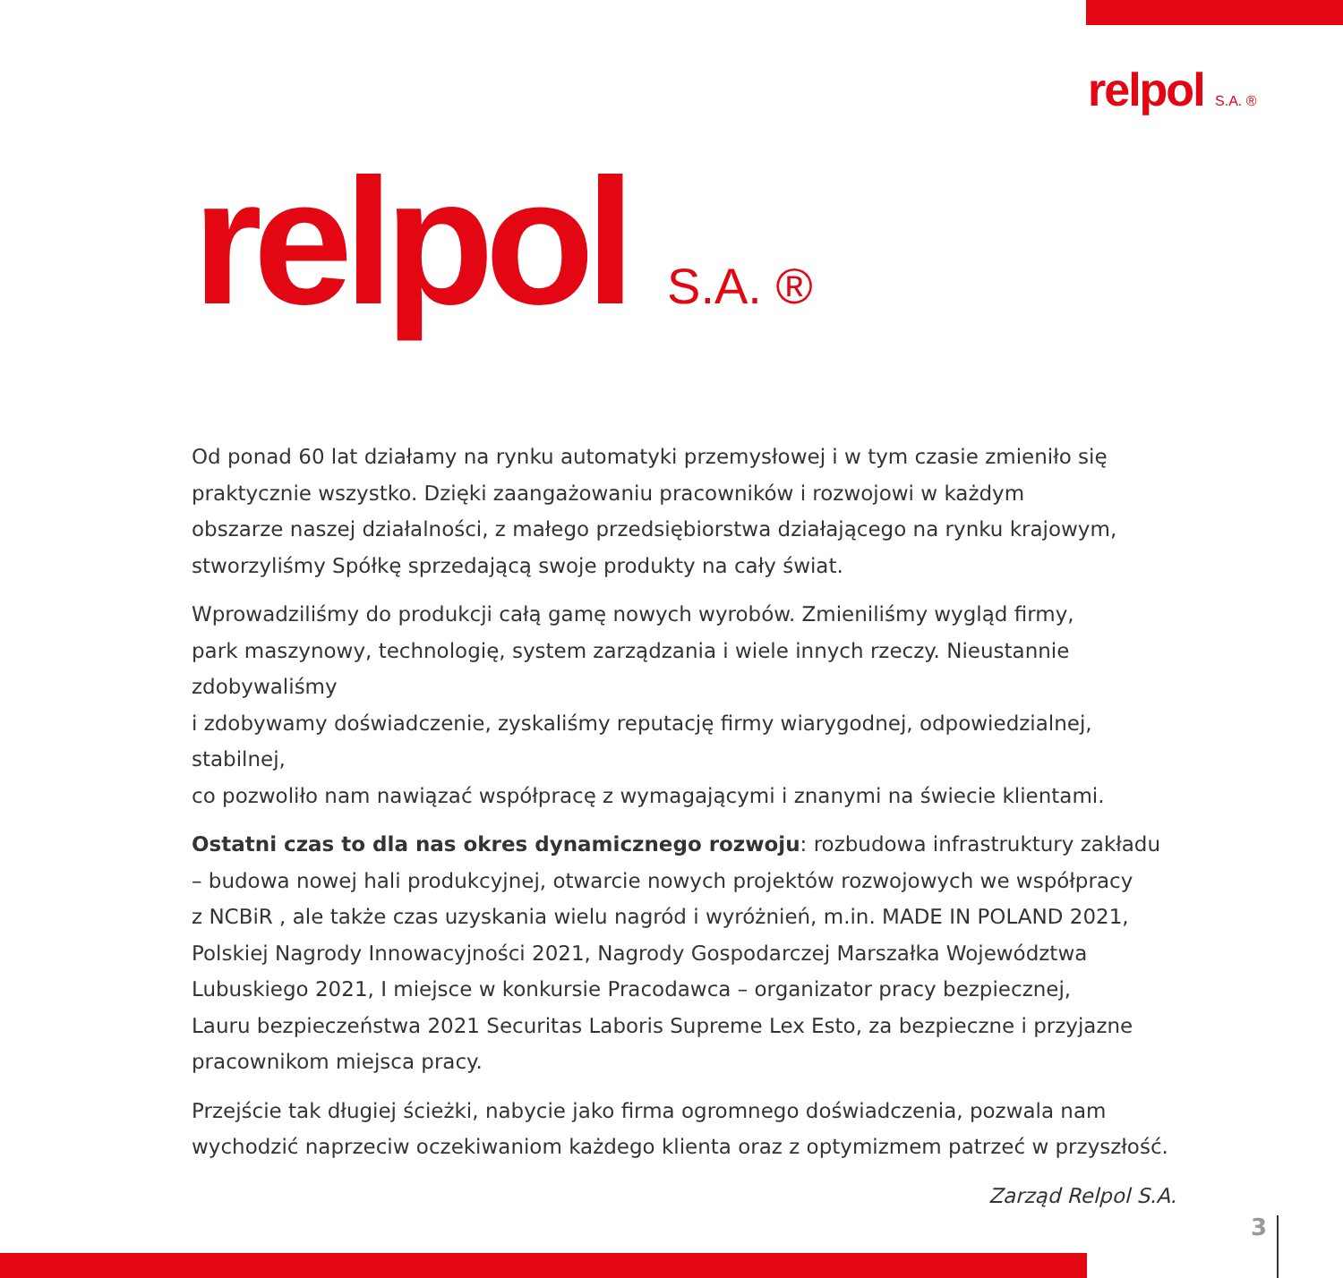relpol S.A. ®
relpol S.A. ®
Od ponad 60 lat działamy na rynku automatyki przemysłowej i w tym czasie zmieniło się
praktycznie wszystko. Dzięki zaangażowaniu pracowników i rozwojowi w każdym
obszarze naszej działalności, z małego przedsiębiorstwa działającego na rynku krajowym,
stworzyliśmy Spółkę sprzedającą swoje produkty na cały świat.
Wprowadziliśmy do produkcji całą gamę nowych wyrobów. Zmieniliśmy wygląd firmy,
park maszynowy, technologię, system zarządzania i wiele innych rzeczy. Nieustannie zdobywaliśmy
i zdobywamy doświadczenie, zyskaliśmy reputację firmy wiarygodnej, odpowiedzialnej, stabilnej,
co pozwoliło nam nawiązać współpracę z wymagającymi i znanymi na świecie klientami.
Ostatni czas to dla nas okres dynamicznego rozwoju: rozbudowa infrastruktury zakładu
– budowa nowej hali produkcyjnej, otwarcie nowych projektów rozwojowych we współpracy
z NCBiR , ale także czas uzyskania wielu nagród i wyróżnień, m.in. MADE IN POLAND 2021,
Polskiej Nagrody Innowacyjności 2021, Nagrody Gospodarczej Marszałka Województwa
Lubuskiego 2021, I miejsce w konkursie Pracodawca – organizator pracy bezpiecznej,
Lauru bezpieczeństwa 2021 Securitas Laboris Supreme Lex Esto, za bezpieczne i przyjazne
pracownikom miejsca pracy.
Przejście tak długiej ścieżki, nabycie jako firma ogromnego doświadczenia, pozwala nam
wychodzić naprzeciw oczekiwaniom każdego klienta oraz z optymizmem patrzeć w przyszłość.
Zarząd Relpol S.A.
3